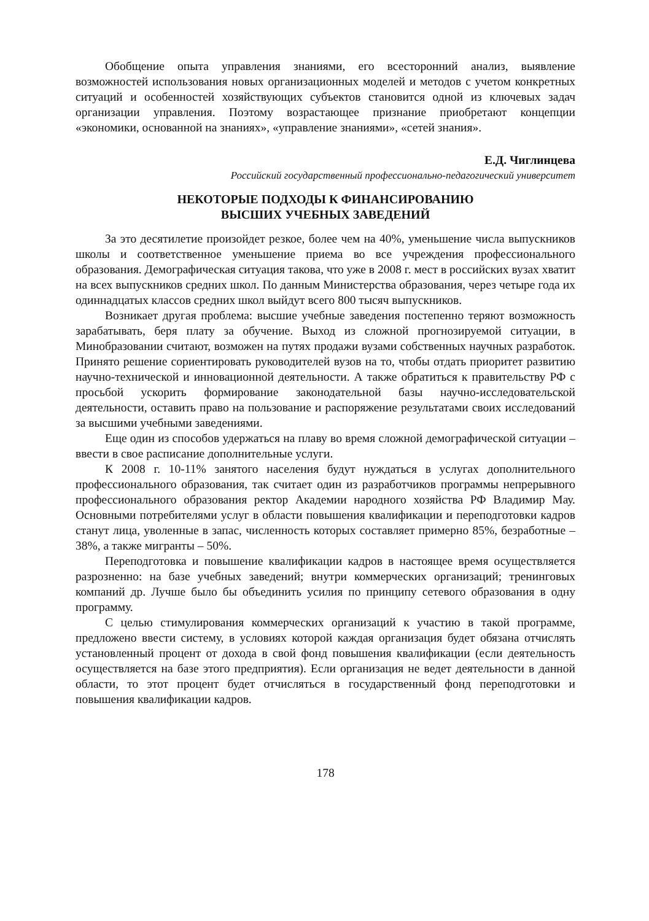Обобщение опыта управления знаниями, его всесторонний анализ, выявление возможностей использования новых организационных моделей и методов с учетом конкретных ситуаций и особенностей хозяйствующих субъектов становится одной из ключевых задач организации управления. Поэтому возрастающее признание приобретают концепции «экономики, основанной на знаниях», «управление знаниями», «сетей знания».
Е.Д. Чиглинцева
Российский государственный профессионально-педагогический университет
НЕКОТОРЫЕ ПОДХОДЫ К ФИНАНСИРОВАНИЮ
ВЫСШИХ УЧЕБНЫХ ЗАВЕДЕНИЙ
За это десятилетие произойдет резкое, более чем на 40%, уменьшение числа выпускников школы и соответственное уменьшение приема во все учреждения профессионального образования. Демографическая ситуация такова, что уже в 2008 г. мест в российских вузах хватит на всех выпускников средних школ. По данным Министерства образования, через четыре года их одиннадцатых классов средних школ выйдут всего 800 тысяч выпускников.
Возникает другая проблема: высшие учебные заведения постепенно теряют возможность зарабатывать, беря плату за обучение. Выход из сложной прогнозируемой ситуации, в Минобразовании считают, возможен на путях продажи вузами собственных научных разработок. Принято решение сориентировать руководителей вузов на то, чтобы отдать приоритет развитию научно-технической и инновационной деятельности. А также обратиться к правительству РФ с просьбой ускорить формирование законодательной базы научно-исследовательской деятельности, оставить право на пользование и распоряжение результатами своих исследований за высшими учебными заведениями.
Еще один из способов удержаться на плаву во время сложной демографической ситуации – ввести в свое расписание дополнительные услуги.
К 2008 г. 10-11% занятого населения будут нуждаться в услугах дополнительного профессионального образования, так считает один из разработчиков программы непрерывного профессионального образования ректор Академии народного хозяйства РФ Владимир Мау. Основными потребителями услуг в области повышения квалификации и переподготовки кадров станут лица, уволенные в запас, численность которых составляет примерно 85%, безработные – 38%, а также мигранты – 50%.
Переподготовка и повышение квалификации кадров в настоящее время осуществляется разрозненно: на базе учебных заведений; внутри коммерческих организаций; тренинговых компаний др. Лучше было бы объединить усилия по принципу сетевого образования в одну программу.
С целью стимулирования коммерческих организаций к участию в такой программе, предложено ввести систему, в условиях которой каждая организация будет обязана отчислять установленный процент от дохода в свой фонд повышения квалификации (если деятельность осуществляется на базе этого предприятия). Если организация не ведет деятельности в данной области, то этот процент будет отчисляться в государственный фонд переподготовки и повышения квалификации кадров.
178